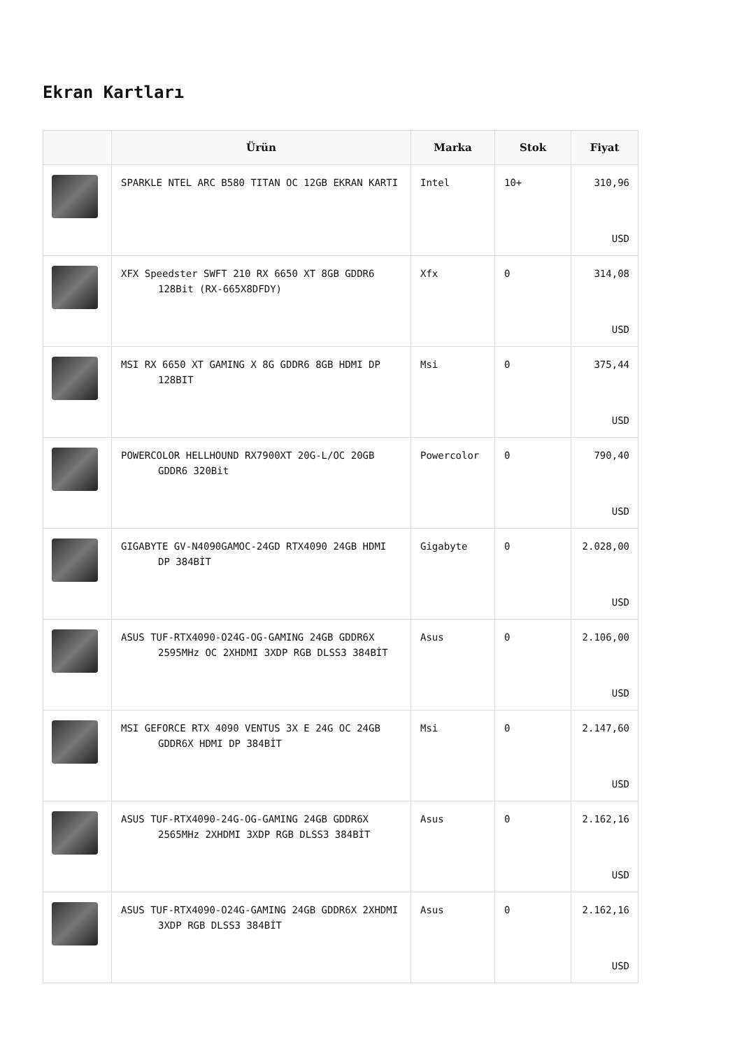Ekran Kartları
| | Ürün | Marka | Stok | Fiyat |
| --- | --- | --- | --- | --- |
| | SPARKLE NTEL ARC B580 TITAN OC 12GB EKRAN KARTI | Intel | 10+ | 310,96 USD |
| | XFX Speedster SWFT 210 RX 6650 XT 8GB GDDR6 128Bit (RX-665X8DFDY) | Xfx | 0 | 314,08 USD |
| | MSI RX 6650 XT GAMING X 8G GDDR6 8GB HDMI DP 128BIT | Msi | 0 | 375,44 USD |
| | POWERCOLOR HELLHOUND RX7900XT 20G-L/OC 20GB GDDR6 320Bit | Powercolor | 0 | 790,40 USD |
| | GIGABYTE GV-N4090GAMOC-24GD RTX4090 24GB HDMI DP 384BİT | Gigabyte | 0 | 2.028,00 USD |
| | ASUS TUF-RTX4090-O24G-OG-GAMING 24GB GDDR6X 2595MHz OC 2XHDMI 3XDP RGB DLSS3 384BİT | Asus | 0 | 2.106,00 USD |
| | MSI GEFORCE RTX 4090 VENTUS 3X E 24G OC 24GB GDDR6X HDMI DP 384BİT | Msi | 0 | 2.147,60 USD |
| | ASUS TUF-RTX4090-24G-OG-GAMING 24GB GDDR6X 2565MHz 2XHDMI 3XDP RGB DLSS3 384BİT | Asus | 0 | 2.162,16 USD |
| | ASUS TUF-RTX4090-O24G-GAMING 24GB GDDR6X 2XHDMI 3XDP RGB DLSS3 384BİT | Asus | 0 | 2.162,16 USD |